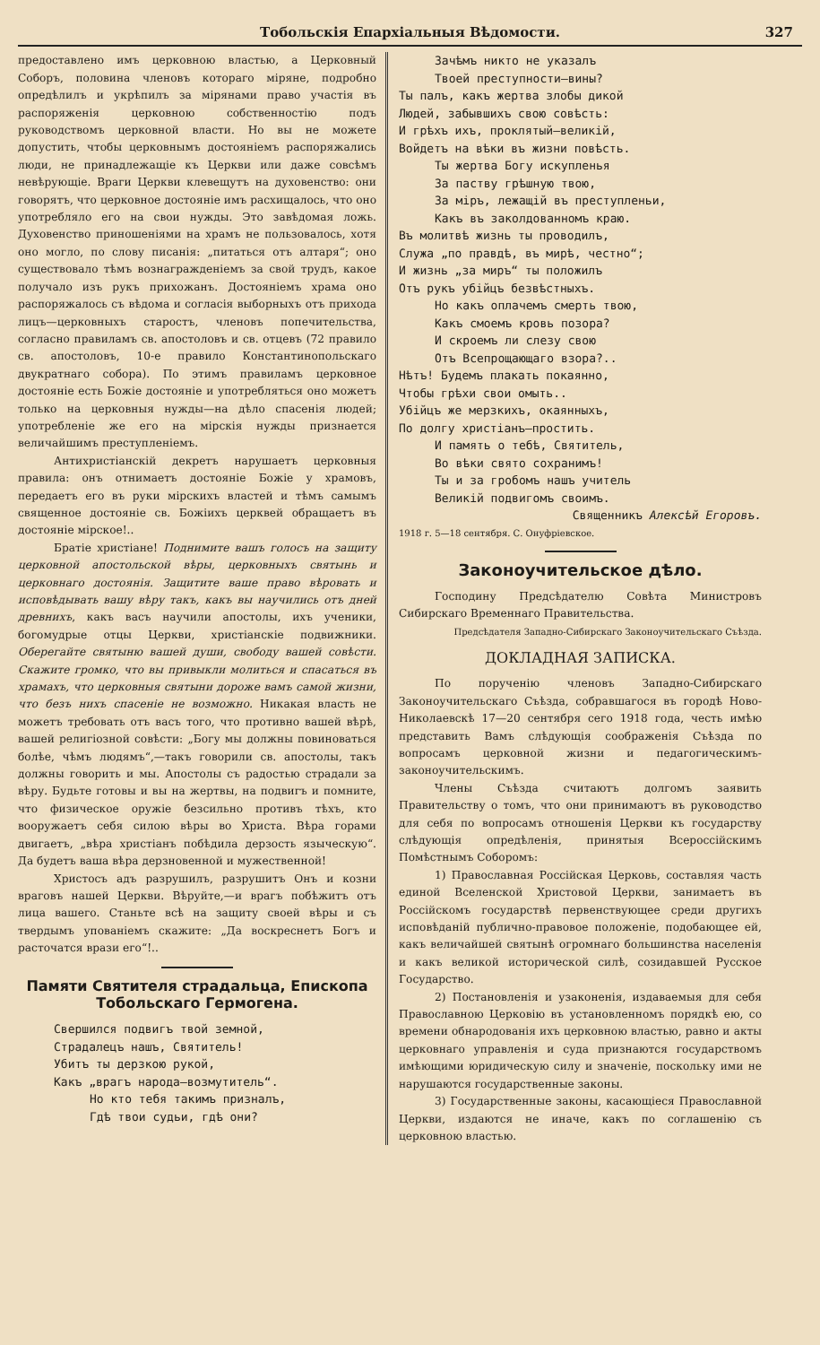Тобольскія Епархіальныя Вѣдомости. 327
предоставлено имъ церковною властью, а Церковный Соборъ, половина членовъ котораго міряне, подробно опредѣлилъ и укрѣпилъ за мірянами право участія въ распоряженія церковною собственностію подъ руководствомъ церковной власти. Но вы не можете допустить, чтобы церковнымъ достояніемъ распоряжались люди, не принадлежащіе къ Церкви или даже совсѣмъ невѣрующіе. Враги Церкви клевещутъ на духовенство: они говорятъ, что церковное достояніе имъ расхищалось, что оно употребляло его на свои нужды. Это завѣдомая ложь. Духовенство приношеніями на храмъ не пользовалось, хотя оно могло, по слову писанія: „питаться отъ алтаря“; оно существовало тѣмъ вознагражденіемъ за свой трудъ, какое получало изъ рукъ прихожанъ. Достояніемъ храма оно распоряжалось съ вѣдома и согласія выборныхъ отъ прихода лицъ—церковныхъ старостъ, членовъ попечительства, согласно правиламъ св. апостоловъ и св. отцевъ (72 правило св. апостоловъ, 10-е правило Константинопольскаго двукратнаго собора). По этимъ правиламъ церковное достояніе есть Божіе достояніе и употребляться оно можетъ только на церковныя нужды—на дѣло спасенія людей; употребленіе же его на мірскія нужды признается величайшимъ преступленіемъ.
Антихристіанскій декретъ нарушаетъ церковныя правила: онъ отнимаетъ достояніе Божіе у храмовъ, передаетъ его въ руки мірскихъ властей и тѣмъ самымъ священное достояніе св. Божіихъ церквей обращаетъ въ достояніе мірское!..
Братіе христіане! Поднимите вашъ голосъ на защиту церковной апостольской вѣры, церковныхъ святынь и церковнаго достоянія. Защитите ваше право вѣровать и исповѣдывать вашу вѣру такъ, какъ вы научились отъ дней древнихъ, какъ васъ научили апостолы, ихъ ученики, богомудрые отцы Церкви, христіанскіе подвижники. Оберегайте святыню вашей души, свободу вашей совѣсти. Скажите громко, что вы привыкли молиться и спасаться въ храмахъ, что церковныя святыни дороже вамъ самой жизни, что безъ нихъ спасеніе не возможно. Никакая власть не можетъ требовать отъ васъ того, что противно вашей вѣрѣ, вашей религіозной совѣсти: „Богу мы должны повиноваться болѣе, чѣмъ людямъ“,—такъ говорили св. апостолы, такъ должны говорить и мы. Апостолы съ радостью страдали за вѣру. Будьте готовы и вы на жертвы, на подвигъ и помните, что физическое оружіе безсильно противъ тѣхъ, кто вооружаетъ себя силою вѣры во Христа. Вѣра горами двигаетъ, „вѣра христіанъ побѣдила дерзость языческую“. Да будетъ ваша вѣра дерзновенной и мужественной!
Христосъ адъ разрушилъ, разрушитъ Онъ и козни враговъ нашей Церкви. Вѣруйте,—и врагъ побѣжитъ отъ лица вашего. Станьте всѣ на защиту своей вѣры и съ твердымъ упованіемъ скажите: „Да воскреснетъ Богъ и расточатся врази его“!..
Памяти Святителя страдальца, Епископа Тобольскаго Гермогена.
Свершился подвигъ твой земной,
Страдалецъ нашъ, Святитель!
Убитъ ты дерзкою рукой,
Какъ „врагъ народа—возмутитель“.
Но кто тебя такимъ призналъ,
Гдѣ твои судьи, гдѣ они?
Зачѣмъ никто не указалъ
Твоей преступности—вины?
Ты палъ, какъ жертва злобы дикой
Людей, забывшихъ свою совѣсть:
И грѣхъ ихъ, проклятый—великій,
Войдетъ на вѣки въ жизни повѣсть.
Ты жертва Богу искупленья
За паству грѣшную твою,
За міръ, лежащій въ преступленьи,
Какъ въ заколдованномъ краю.
Въ молитвѣ жизнь ты проводилъ,
Служа „по правдѣ, въ мирѣ, честно“;
И жизнь „за миръ“ ты положилъ
Отъ рукъ убійцъ безвѣстныхъ.
Но какъ оплачемъ смерть твою,
Какъ смоемъ кровь позора?
И скроемъ ли слезу свою
Отъ Всепрощающаго взора?..
Нѣтъ! Будемъ плакать покаянно,
Чтобы грѣхи свои омыть..
Убійцъ же мерзкихъ, окаянныхъ,
По долгу христіанъ—простить.
И память о тебѣ, Святитель,
Во вѣки свято сохранимъ!
Ты и за гробомъ нашъ учитель
Великій подвигомъ своимъ.
Священникъ Алексѣй Егоровъ.
1918 г. 5—18 сентября. С. Онуфріевское.
Законоучительское дѣло.
Господину Предсѣдателю Совѣта Министровъ Сибирскаго Временнаго Правительства.
Предсѣдателя Западно-Сибирскаго Законоучительскаго Съѣзда.
ДОКЛАДНАЯ ЗАПИСКА.
По порученію членовъ Западно-Сибирскаго Законоучительскаго Съѣзда, собравшагося въ городѣ Ново-Николаевскѣ 17—20 сентября сего 1918 года, честь имѣю представить Вамъ слѣдующія соображенія Съѣзда по вопросамъ церковной жизни и педагогическимъ-законоучительскимъ.
Члены Съѣзда считаютъ долгомъ заявить Правительству о томъ, что они принимаютъ въ руководство для себя по вопросамъ отношенія Церкви къ государству слѣдующія опредѣленія, принятыя Всероссійскимъ Помѣстнымъ Соборомъ:
1) Православная Россійская Церковь, составляя часть единой Вселенской Христовой Церкви, занимаетъ въ Россійскомъ государствѣ первенствующее среди другихъ исповѣданій публично-правовое положеніе, подобающее ей, какъ величайшей святынѣ огромнаго большинства населенія и какъ великой исторической силѣ, созидавшей Русское Государство.
2) Постановленія и узаконенія, издаваемыя для себя Православною Церковію въ установленномъ порядкѣ ею, со времени обнародованія ихъ церковною властью, равно и акты церковнаго управленія и суда признаются государствомъ имѣющими юридическую силу и значеніе, поскольку ими не нарушаются государственные законы.
3) Государственные законы, касающіеся Православной Церкви, издаются не иначе, какъ по соглашенію съ церковною властью.